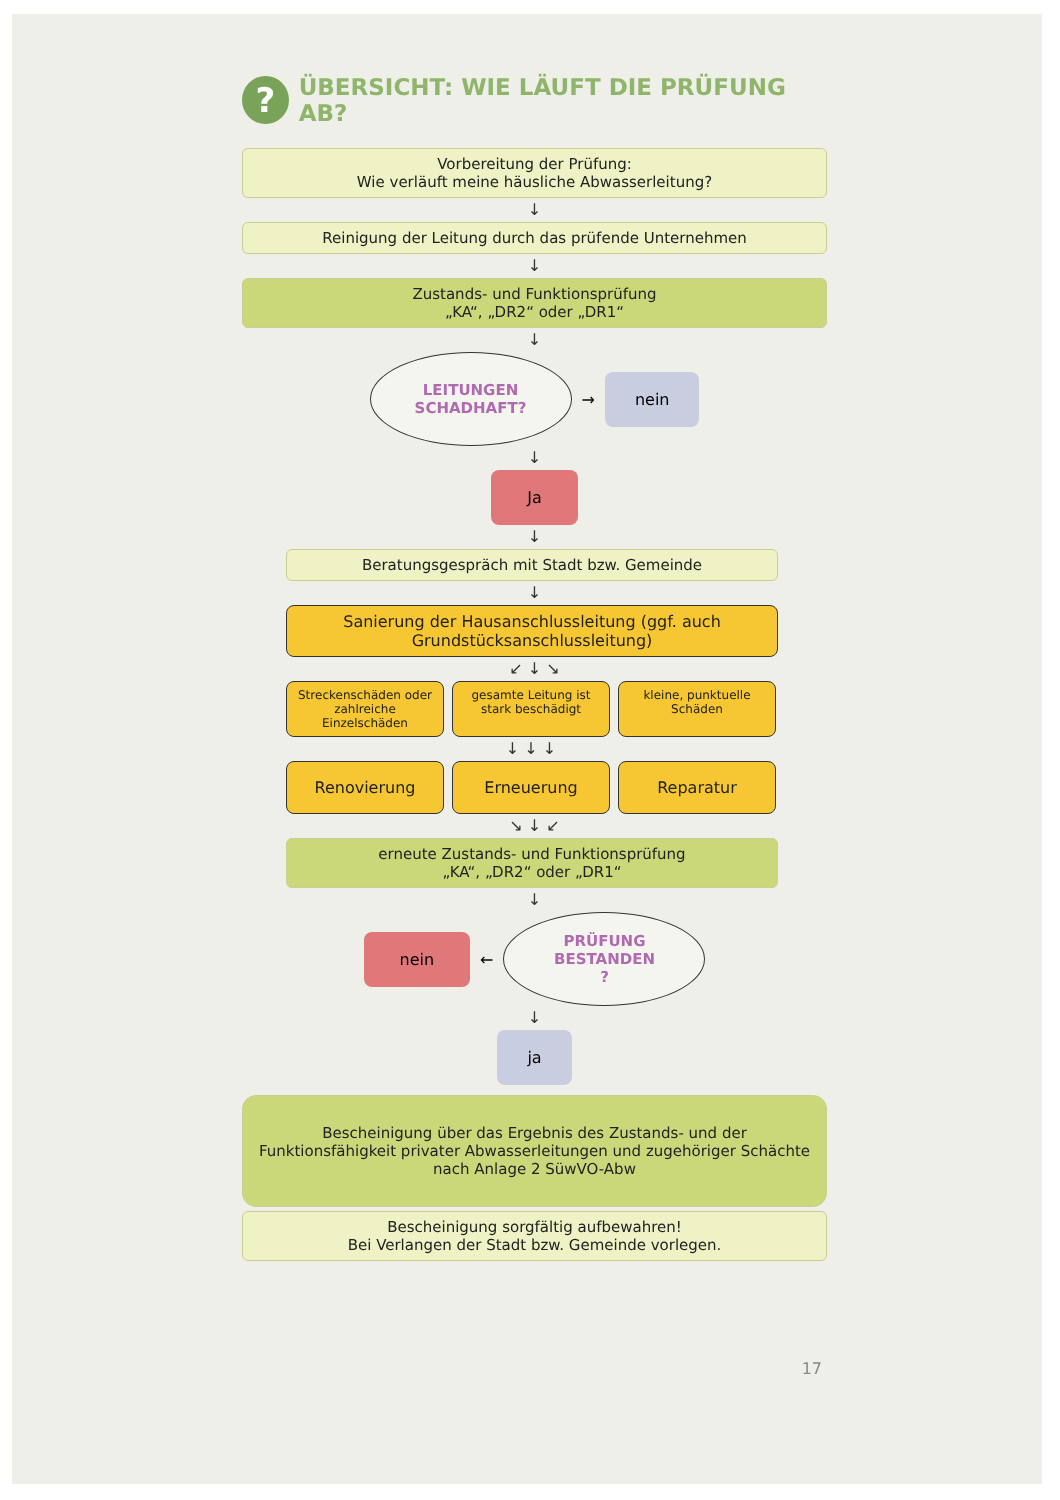?
ÜBERSICHT: WIE LÄUFT DIE PRÜFUNG AB?
Vorbereitung der Prüfung:
Wie verläuft meine häusliche Abwasserleitung?
↓
Reinigung der Leitung durch das prüfende Unternehmen
↓
Zustands- und Funktionsprüfung
„KA“, „DR2“ oder „DR1“
↓
LEITUNGEN
SCHADHAFT?
→
nein
↓
Ja
↓
Beratungsgespräch mit Stadt bzw. Gemeinde
↓
Sanierung der Hausanschlussleitung (ggf. auch Grundstücksanschlussleitung)
↙ ↓ ↘
Streckenschäden oder zahlreiche Einzelschäden
gesamte Leitung ist stark beschädigt
kleine, punktuelle Schäden
↓ ↓ ↓
Renovierung Erneuerung Reparatur
↘ ↓ ↙
erneute Zustands- und Funktionsprüfung
„KA“, „DR2“ oder „DR1“
↓
nein
←
PRÜFUNG
BESTANDEN
?
↓
ja
Bescheinigung über das Ergebnis des Zustands- und der Funktionsfähigkeit privater Abwasserleitungen und zugehöriger Schächte nach Anlage 2 SüwVO-Abw
Bescheinigung sorgfältig aufbewahren!
Bei Verlangen der Stadt bzw. Gemeinde vorlegen.
17